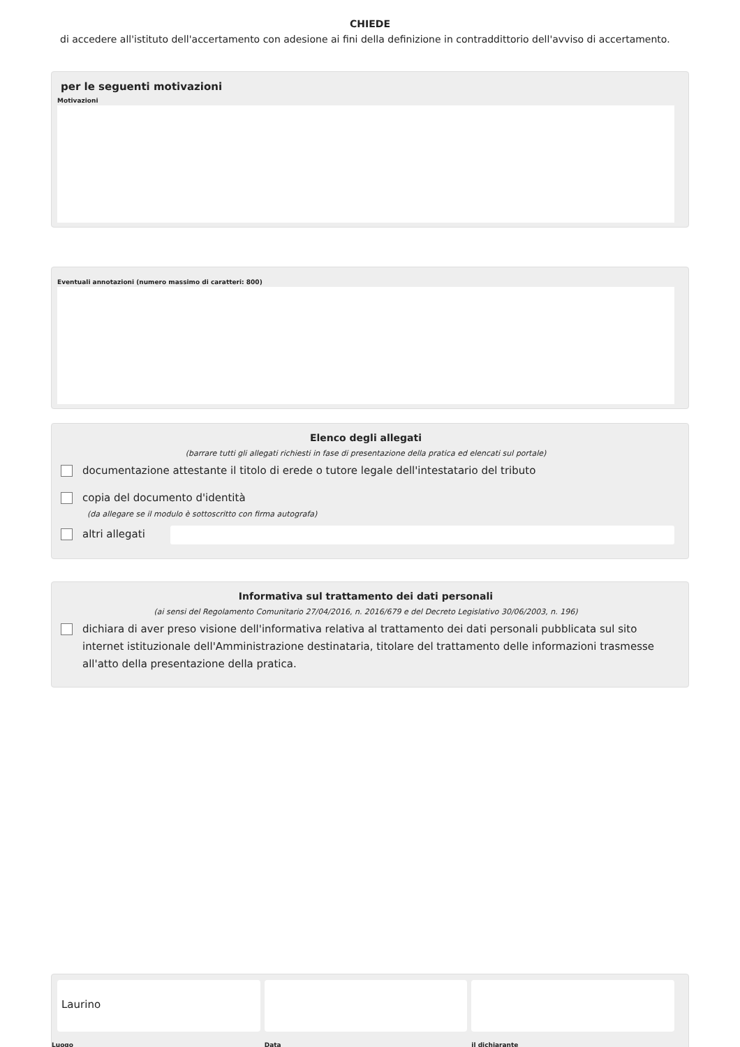CHIEDE
di accedere all'istituto dell'accertamento con adesione ai fini della definizione in contraddittorio dell'avviso di accertamento.
per le seguenti motivazioni
Motivazioni
Eventuali annotazioni (numero massimo di caratteri: 800)
Elenco degli allegati
(barrare tutti gli allegati richiesti in fase di presentazione della pratica ed elencati sul portale)
documentazione attestante il titolo di erede o tutore legale dell'intestatario del tributo
copia del documento d'identità
(da allegare se il modulo è sottoscritto con firma autografa)
altri allegati
Informativa sul trattamento dei dati personali
(ai sensi del Regolamento Comunitario 27/04/2016, n. 2016/679 e del Decreto Legislativo 30/06/2003, n. 196)
dichiara di aver preso visione dell'informativa relativa al trattamento dei dati personali pubblicata sul sito internet istituzionale dell'Amministrazione destinataria, titolare del trattamento delle informazioni trasmesse all'atto della presentazione della pratica.
Laurino
Luogo
Data il dichiarante